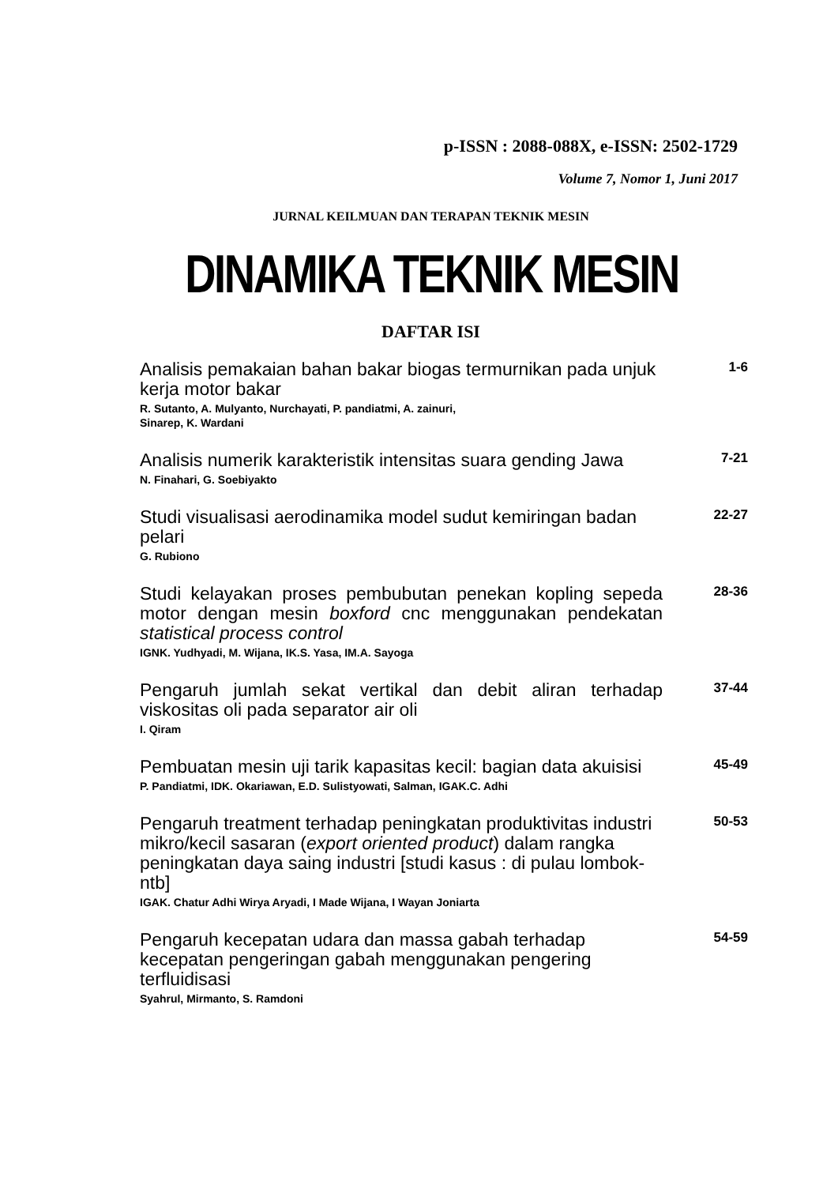p-ISSN : 2088-088X, e-ISSN: 2502-1729
Volume 7, Nomor 1, Juni 2017
JURNAL KEILMUAN DAN TERAPAN TEKNIK MESIN
DINAMIKA TEKNIK MESIN
DAFTAR ISI
Analisis pemakaian bahan bakar biogas termurnikan pada unjuk kerja motor bakar
R. Sutanto, A. Mulyanto, Nurchayati, P. pandiatmi, A. zainuri,
Sinarep, K. Wardani
1-6
Analisis numerik karakteristik intensitas suara gending Jawa
N. Finahari, G. Soebiyakto
7-21
Studi visualisasi aerodinamika model sudut kemiringan badan pelari
G. Rubiono
22-27
Studi kelayakan proses pembubutan penekan kopling sepeda motor dengan mesin boxford cnc menggunakan pendekatan statistical process control
IGNK. Yudhyadi, M. Wijana, IK.S. Yasa, IM.A. Sayoga
28-36
Pengaruh jumlah sekat vertikal dan debit aliran terhadap viskositas oli pada separator air oli
I. Qiram
37-44
Pembuatan mesin uji tarik kapasitas kecil: bagian data akuisisi
P. Pandiatmi, IDK. Okariawan, E.D. Sulistyowati, Salman, IGAK.C. Adhi
45-49
Pengaruh treatment terhadap peningkatan produktivitas industri mikro/kecil sasaran (export oriented product) dalam rangka peningkatan daya saing industri [studi kasus : di pulau lombok-ntb]
IGAK. Chatur Adhi Wirya Aryadi, I Made Wijana, I Wayan Joniarta
50-53
Pengaruh kecepatan udara dan massa gabah terhadap kecepatan pengeringan gabah menggunakan pengering terfluidisasi
Syahrul, Mirmanto, S. Ramdoni
54-59